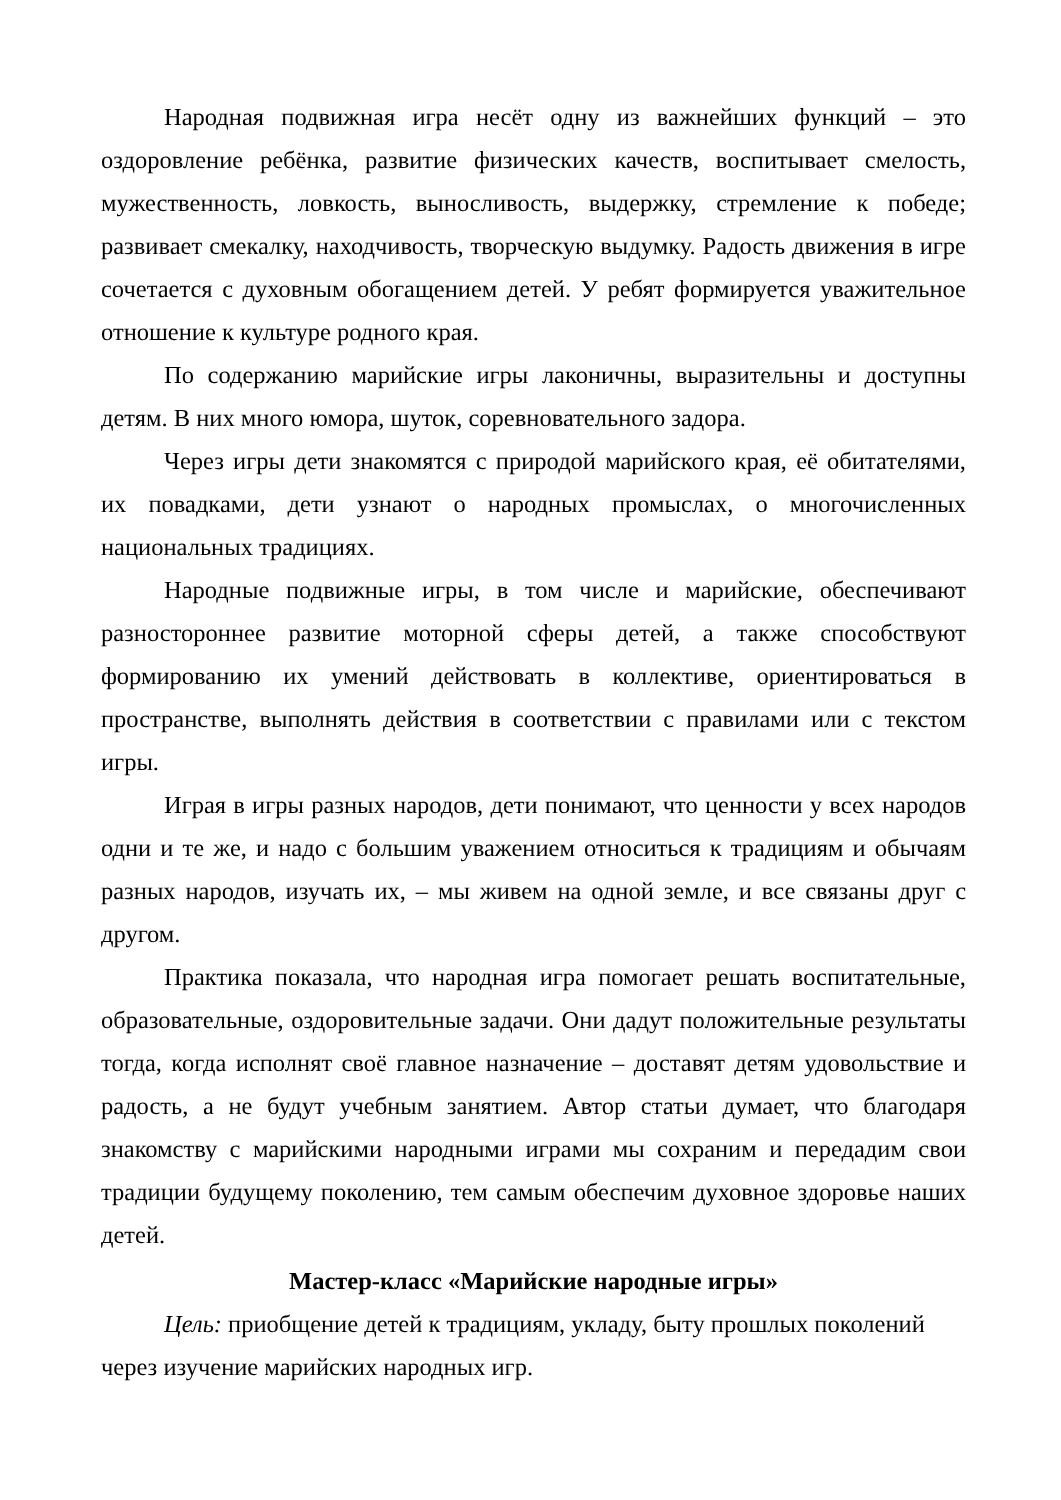Народная подвижная игра несёт одну из важнейших функций – это оздоровление ребёнка, развитие физических качеств, воспитывает смелость, мужественность, ловкость, выносливость, выдержку, стремление к победе; развивает смекалку, находчивость, творческую выдумку. Радость движения в игре сочетается с духовным обогащением детей. У ребят формируется уважительное отношение к культуре родного края.
По содержанию марийские игры лаконичны, выразительны и доступны детям. В них много юмора, шуток, соревновательного задора.
Через игры дети знакомятся с природой марийского края, её обитателями, их повадками, дети узнают о народных промыслах, о многочисленных национальных традициях.
Народные подвижные игры, в том числе и марийские, обеспечивают разностороннее развитие моторной сферы детей, а также способствуют формированию их умений действовать в коллективе, ориентироваться в пространстве, выполнять действия в соответствии с правилами или с текстом игры.
Играя в игры разных народов, дети понимают, что ценности у всех народов одни и те же, и надо с большим уважением относиться к традициям и обычаям разных народов, изучать их, – мы живем на одной земле, и все связаны друг с другом.
Практика показала, что народная игра помогает решать воспитательные, образовательные, оздоровительные задачи. Они дадут положительные результаты тогда, когда исполнят своё главное назначение – доставят детям удовольствие и радость, а не будут учебным занятием. Автор статьи думает, что благодаря знакомству с марийскими народными играми мы сохраним и передадим свои традиции будущему поколению, тем самым обеспечим духовное здоровье наших детей.
Мастер-класс «Марийские народные игры»
Цель: приобщение детей к традициям, укладу, быту прошлых поколений через изучение марийских народных игр.